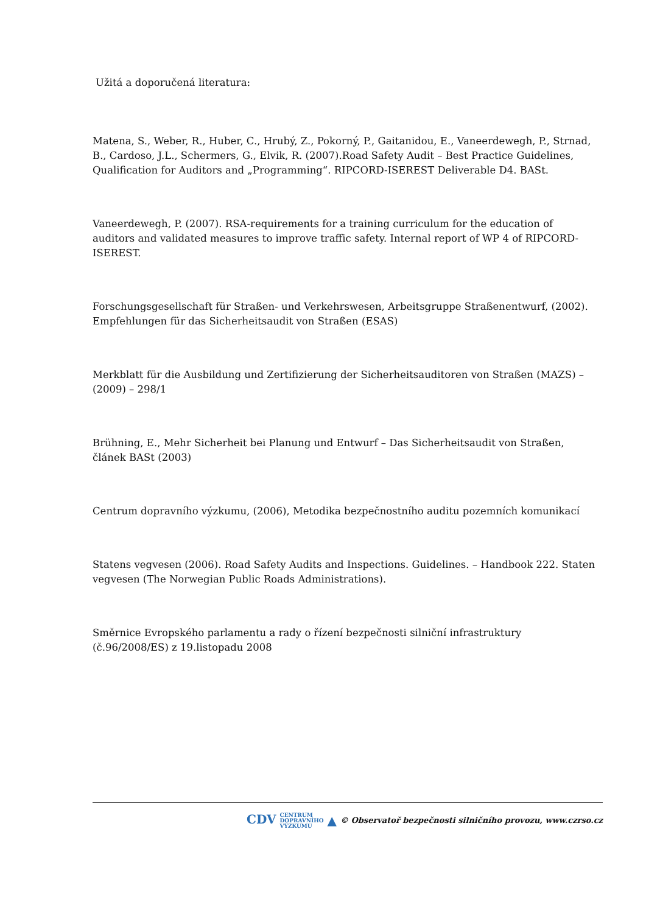Užitá a doporučená literatura:
Matena, S., Weber, R., Huber, C., Hrubý, Z., Pokorný, P., Gaitanidou, E., Vaneerdewegh, P., Strnad, B., Cardoso, J.L., Schermers, G., Elvik, R. (2007).Road Safety Audit – Best Practice Guidelines, Qualification for Auditors and „Programming“. RIPCORD-ISEREST Deliverable D4. BASt.
Vaneerdewegh, P. (2007). RSA-requirements for a training curriculum for the education of auditors and validated measures to improve traffic safety. Internal report of WP 4 of RIPCORD-ISEREST.
Forschungsgesellschaft für Straßen- und Verkehrswesen, Arbeitsgruppe Straßenentwurf, (2002). Empfehlungen für das Sicherheitsaudit von Straßen (ESAS)
Merkblatt für die Ausbildung und Zertifizierung der Sicherheitsauditoren von Straßen (MAZS) – (2009) – 298/1
Brühning, E., Mehr Sicherheit bei Planung und Entwurf – Das Sicherheitsaudit von Straßen, článek BASt (2003)
Centrum dopravního výzkumu, (2006), Metodika bezpečnostního auditu pozemních komunikací
Statens vegvesen (2006). Road Safety Audits and Inspections. Guidelines. – Handbook 222. Staten vegvesen (The Norwegian Public Roads Administrations).
Směrnice Evropského parlamentu a rady o řízení bezpečnosti silniční infrastruktury (č.96/2008/ES) z 19.listopadu 2008
CDV CENTRUM
DOPRAVNÍHO
VÝZKUMU ▲ © Observatoř bezpečnosti silničního provozu, www.czrso.cz